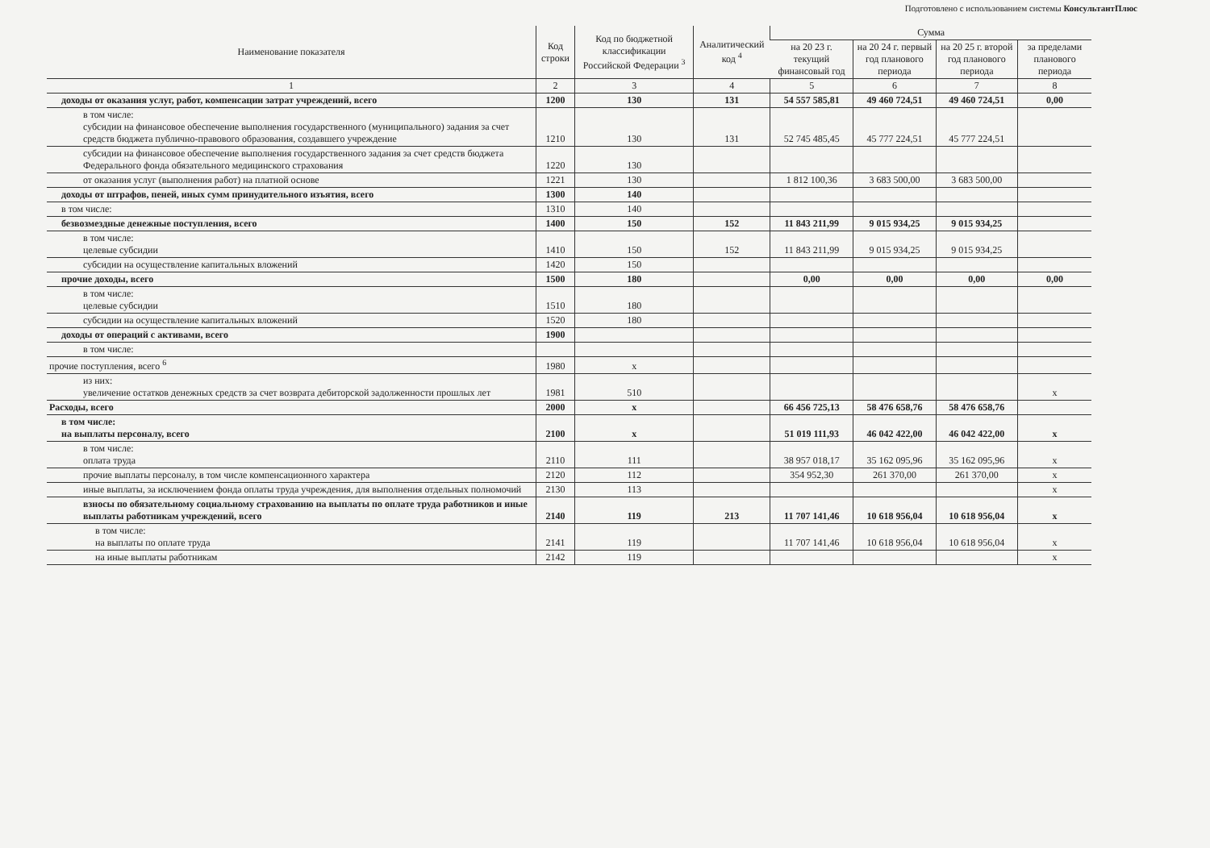Подготовлено с использованием системы КонсультантПлюс
| Наименование показателя | Код строки | Код по бюджетной классификации Российской Федерации <sup>3</sup> | Аналитический код <sup>4</sup> | Сумма | | | |
| --- | --- | --- | --- | --- | --- | --- | --- |
| | | | | на 20 23 г. текущий финансовый год | на 20 24 г. первый год планового периода | на 20 25 г. второй год планового периода | за пределами планового периода |
| 1 | 2 | 3 | 4 | 5 | 6 | 7 | 8 |
| доходы от оказания услуг, работ, компенсации затрат учреждений, всего | 1200 | 130 | 131 | 54 557 585,81 | 49 460 724,51 | 49 460 724,51 | 0,00 |
| в том числе: субсидии на финансовое обеспечение выполнения государственного (муниципального) задания за счет средств бюджета публично-правового образования, создавшего учреждение | 1210 | 130 | 131 | 52 745 485,45 | 45 777 224,51 | 45 777 224,51 | |
| субсидии на финансовое обеспечение выполнения государственного задания за счет средств бюджета Федерального фонда обязательного медицинского страхования | 1220 | 130 | | | | | |
| от оказания услуг (выполнения работ) на платной основе | 1221 | 130 | | 1 812 100,36 | 3 683 500,00 | 3 683 500,00 | |
| доходы от штрафов, пеней, иных сумм принудительного изъятия, всего | 1300 | 140 | | | | | |
| в том числе: | 1310 | 140 | | | | | |
| безвозмездные денежные поступления, всего | 1400 | 150 | 152 | 11 843 211,99 | 9 015 934,25 | 9 015 934,25 | |
| в том числе: целевые субсидии | 1410 | 150 | 152 | 11 843 211,99 | 9 015 934,25 | 9 015 934,25 | |
| субсидии на осуществление капитальных вложений | 1420 | 150 | | | | | |
| прочие доходы, всего | 1500 | 180 | | 0,00 | 0,00 | 0,00 | 0,00 |
| в том числе: целевые субсидии | 1510 | 180 | | | | | |
| субсидии на осуществление капитальных вложений | 1520 | 180 | | | | | |
| доходы от операций с активами, всего | 1900 | | | | | | |
| в том числе: | | | | | | | |
| прочие поступления, всего <sup>6</sup> | 1980 | x | | | | | |
| из них: увеличение остатков денежных средств за счет возврата дебиторской задолженности прошлых лет | 1981 | 510 | | | | | x |
| Расходы, всего | 2000 | x | | 66 456 725,13 | 58 476 658,76 | 58 476 658,76 | |
| в том числе: на выплаты персоналу, всего | 2100 | x | | 51 019 111,93 | 46 042 422,00 | 46 042 422,00 | x |
| в том числе: оплата труда | 2110 | 111 | | 38 957 018,17 | 35 162 095,96 | 35 162 095,96 | x |
| прочие выплаты персоналу, в том числе компенсационного характера | 2120 | 112 | | 354 952,30 | 261 370,00 | 261 370,00 | x |
| иные выплаты, за исключением фонда оплаты труда учреждения, для выполнения отдельных полномочий | 2130 | 113 | | | | | x |
| взносы по обязательному социальному страхованию на выплаты по оплате труда работников и иные выплаты работникам учреждений, всего | 2140 | 119 | 213 | 11 707 141,46 | 10 618 956,04 | 10 618 956,04 | x |
| в том числе: на выплаты по оплате труда | 2141 | 119 | | 11 707 141,46 | 10 618 956,04 | 10 618 956,04 | x |
| на иные выплаты работникам | 2142 | 119 | | | | | x |